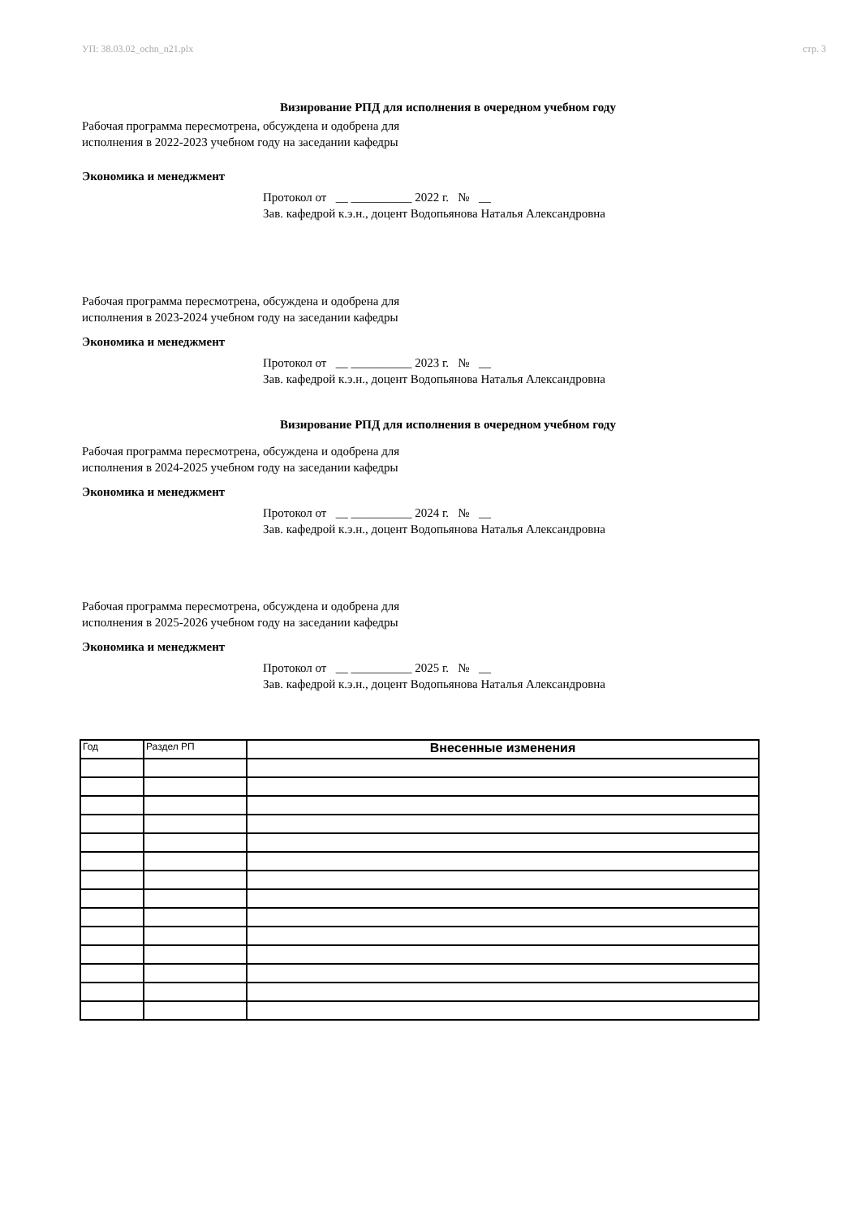УП: 38.03.02_ochn_n21.plx стр. 3
Визирование РПД для исполнения в очередном учебном году
Рабочая программа пересмотрена, обсуждена и одобрена для
исполнения в 2022-2023 учебном году на заседании кафедры
Экономика и менеджмент
Протокол от __ __________ 2022 г. № __
Зав. кафедрой к.э.н., доцент Водопьянова Наталья Александровна
Рабочая программа пересмотрена, обсуждена и одобрена для
исполнения в 2023-2024 учебном году на заседании кафедры
Экономика и менеджмент
Протокол от __ __________ 2023 г. № __
Зав. кафедрой к.э.н., доцент Водопьянова Наталья Александровна
Визирование РПД для исполнения в очередном учебном году
Рабочая программа пересмотрена, обсуждена и одобрена для
исполнения в 2024-2025 учебном году на заседании кафедры
Экономика и менеджмент
Протокол от __ __________ 2024 г. № __
Зав. кафедрой к.э.н., доцент Водопьянова Наталья Александровна
Рабочая программа пересмотрена, обсуждена и одобрена для
исполнения в 2025-2026 учебном году на заседании кафедры
Экономика и менеджмент
Протокол от __ __________ 2025 г. № __
Зав. кафедрой к.э.н., доцент Водопьянова Наталья Александровна
| Год | Раздел РП | Внесенные изменения |
| --- | --- | --- |